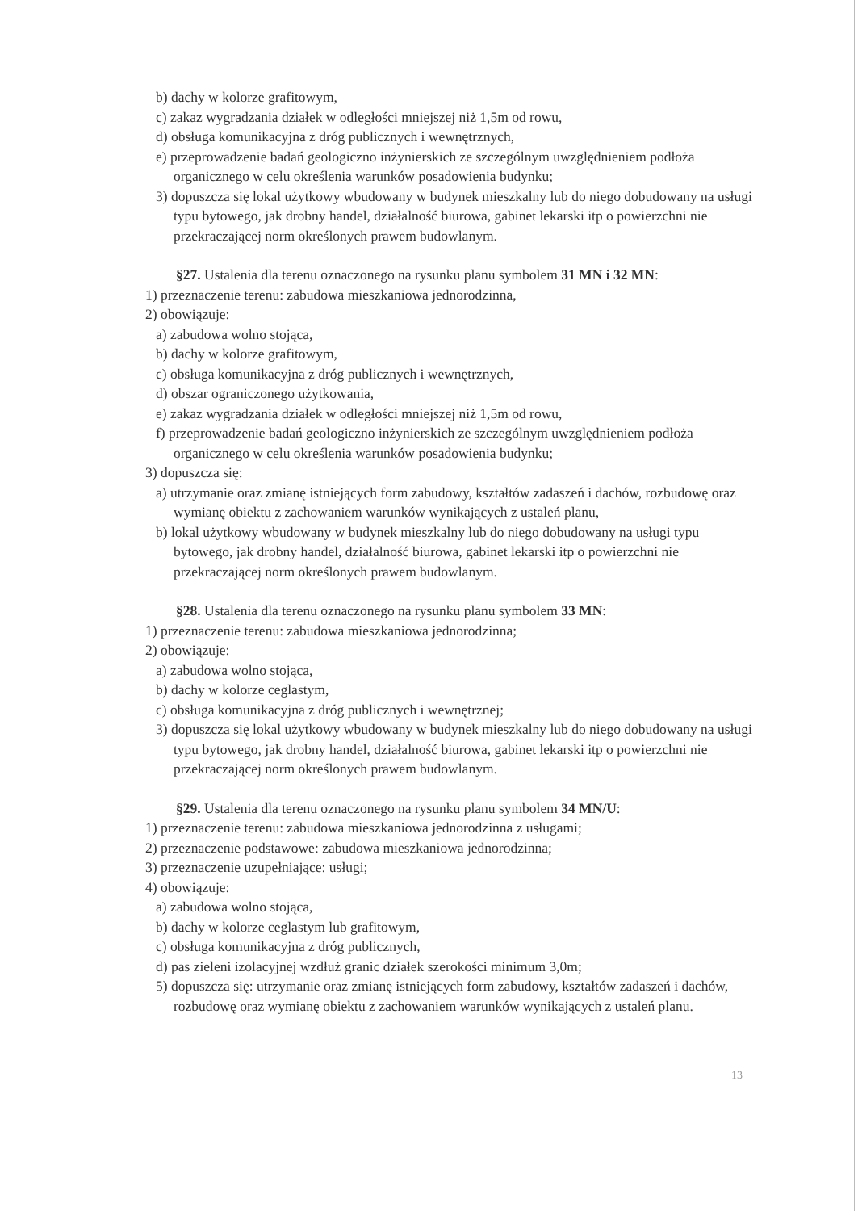b) dachy w kolorze grafitowym,
c) zakaz wygradzania działek w odległości mniejszej niż 1,5m od rowu,
d) obsługa komunikacyjna z dróg publicznych i wewnętrznych,
e) przeprowadzenie badań geologiczno inżynierskich ze szczególnym uwzględnieniem podłoża organicznego w celu określenia warunków posadowienia budynku;
3) dopuszcza się lokal użytkowy wbudowany w budynek mieszkalny lub do niego dobudowany na usługi typu bytowego, jak drobny handel, działalność biurowa, gabinet lekarski itp o powierzchni nie przekraczającej norm określonych prawem budowlanym.
§27. Ustalenia dla terenu oznaczonego na rysunku planu symbolem 31 MN i 32 MN:
1) przeznaczenie terenu: zabudowa mieszkaniowa jednorodzinna,
2) obowiązuje:
a) zabudowa wolno stojąca,
b) dachy w kolorze grafitowym,
c) obsługa komunikacyjna z dróg publicznych i wewnętrznych,
d) obszar ograniczonego użytkowania,
e) zakaz wygradzania działek w odległości mniejszej niż 1,5m od rowu,
f) przeprowadzenie badań geologiczno inżynierskich ze szczególnym uwzględnieniem podłoża organicznego w celu określenia warunków posadowienia budynku;
3) dopuszcza się:
a) utrzymanie oraz zmianę istniejących form zabudowy, kształtów zadaszeń i dachów, rozbudowę oraz wymianę obiektu z zachowaniem warunków wynikających z ustaleń planu,
b) lokal użytkowy wbudowany w budynek mieszkalny lub do niego dobudowany na usługi typu bytowego, jak drobny handel, działalność biurowa, gabinet lekarski itp o powierzchni nie przekraczającej norm określonych prawem budowlanym.
§28. Ustalenia dla terenu oznaczonego na rysunku planu symbolem 33 MN:
1) przeznaczenie terenu: zabudowa mieszkaniowa jednorodzinna;
2) obowiązuje:
a) zabudowa wolno stojąca,
b) dachy w kolorze ceglastym,
c) obsługa komunikacyjna z dróg publicznych i wewnętrznej;
3) dopuszcza się lokal użytkowy wbudowany w budynek mieszkalny lub do niego dobudowany na usługi typu bytowego, jak drobny handel, działalność biurowa, gabinet lekarski itp o powierzchni nie przekraczającej norm określonych prawem budowlanym.
§29. Ustalenia dla terenu oznaczonego na rysunku planu symbolem 34 MN/U:
1) przeznaczenie terenu: zabudowa mieszkaniowa jednorodzinna z usługami;
2) przeznaczenie podstawowe: zabudowa mieszkaniowa jednorodzinna;
3) przeznaczenie uzupełniające: usługi;
4) obowiązuje:
a) zabudowa wolno stojąca,
b) dachy w kolorze ceglastym lub grafitowym,
c) obsługa komunikacyjna z dróg publicznych,
d) pas zieleni izolacyjnej wzdłuż granic działek szerokości minimum 3,0m;
5) dopuszcza się: utrzymanie oraz zmianę istniejących form zabudowy, kształtów zadaszeń i dachów, rozbudowę oraz wymianę obiektu z zachowaniem warunków wynikających z ustaleń planu.
13